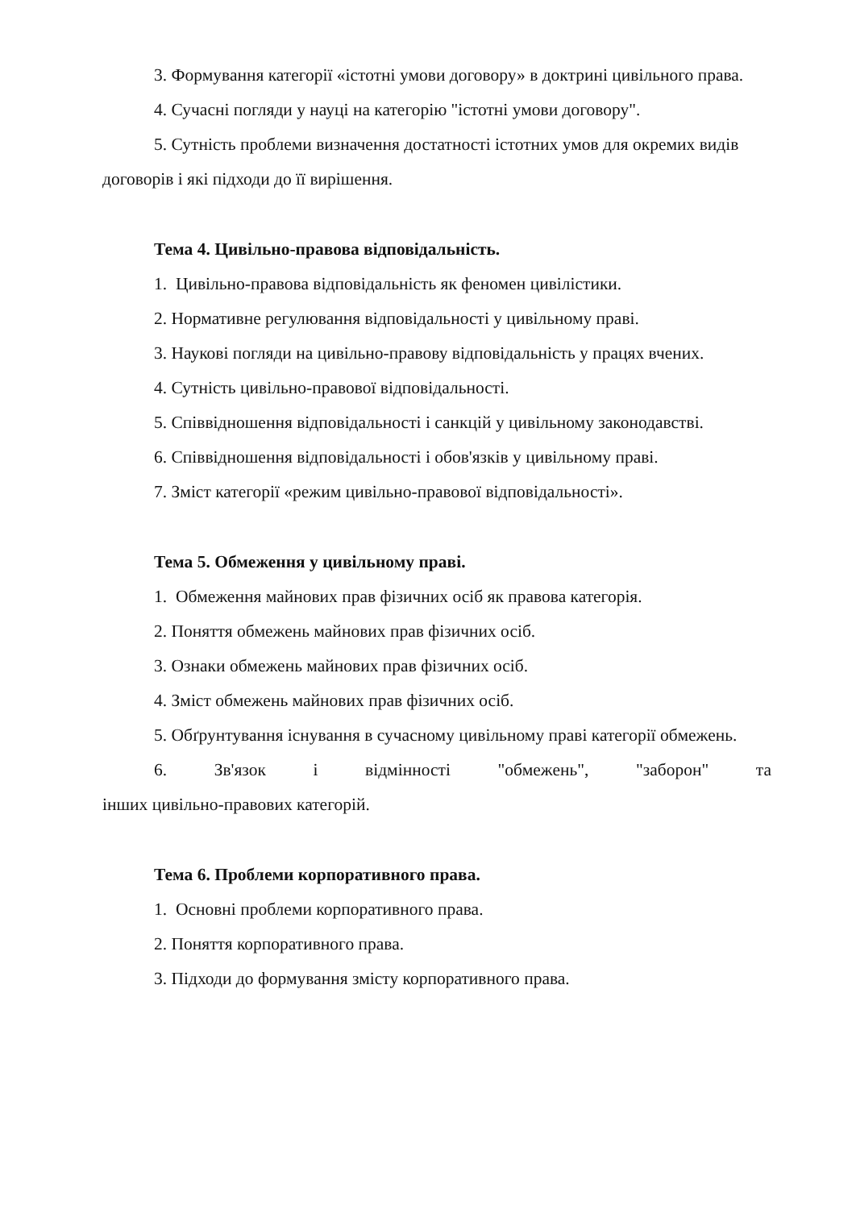3. Формування категорії «істотні умови договору» в доктрині цивільного права.
4. Сучасні погляди у науці на категорію "істотні умови договору".
5. Сутність проблеми визначення достатності істотних умов для окремих видів договорів і які підходи до її вирішення.
Тема 4. Цивільно-правова відповідальність.
1. Цивільно-правова відповідальність як феномен цивілістики.
2. Нормативне регулювання відповідальності у цивільному праві.
3. Наукові погляди на цивільно-правову відповідальність у працях вчених.
4. Сутність цивільно-правової відповідальності.
5. Співвідношення відповідальності і санкцій у цивільному законодавстві.
6. Співвідношення відповідальності і обов'язків у цивільному праві.
7. Зміст категорії «режим цивільно-правової відповідальності».
Тема 5. Обмеження у цивільному праві.
1. Обмеження майнових прав фізичних осіб як правова категорія.
2. Поняття обмежень майнових прав фізичних осіб.
3. Ознаки обмежень майнових прав фізичних осіб.
4. Зміст обмежень майнових прав фізичних осіб.
5. Обґрунтування існування в сучасному цивільному праві категорії обмежень.
6. Зв'язок і відмінності "обмежень", "заборон" та
інших цивільно-правових категорій.
Тема 6. Проблеми корпоративного права.
1. Основні проблеми корпоративного права.
2. Поняття корпоративного права.
3. Підходи до формування змісту корпоративного права.